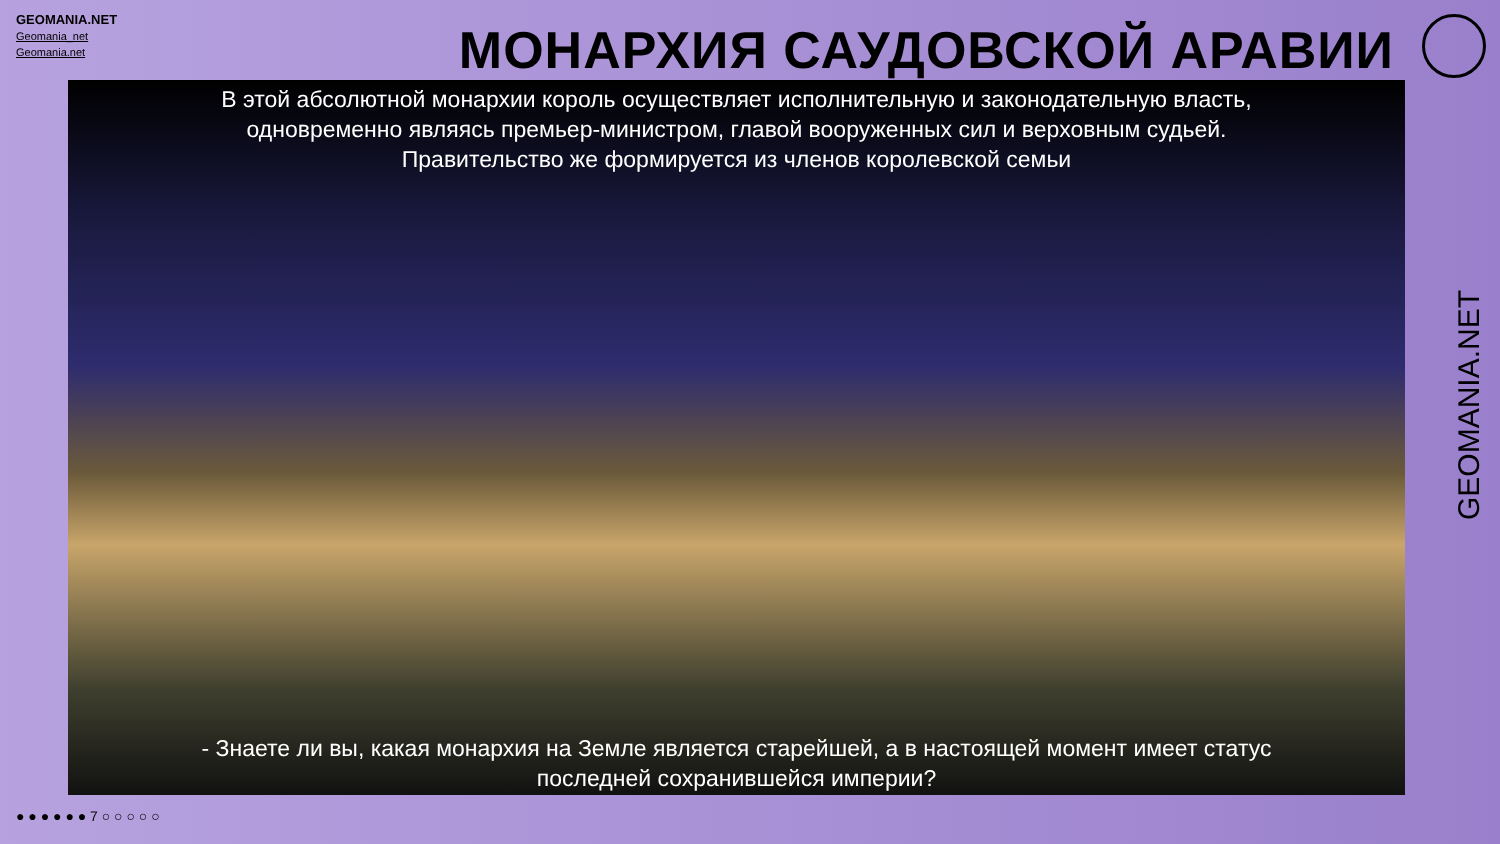GEOMANIA.NET
Geomania_net
Geomania.net
МОНАРХИЯ САУДОВСКОЙ АРАВИИ
В этой абсолютной монархии король осуществляет исполнительную и законодательную власть,
одновременно являясь премьер-министром, главой вооруженных сил и верховным судьей.
Правительство же формируется из членов королевской семьи
- Знаете ли вы, какая монархия на Земле является старейшей, а в настоящей момент имеет статус
последней сохранившейся империи?
● ● ● ● ● ● 7 ○ ○ ○ ○ ○
GEOMANIA.NET